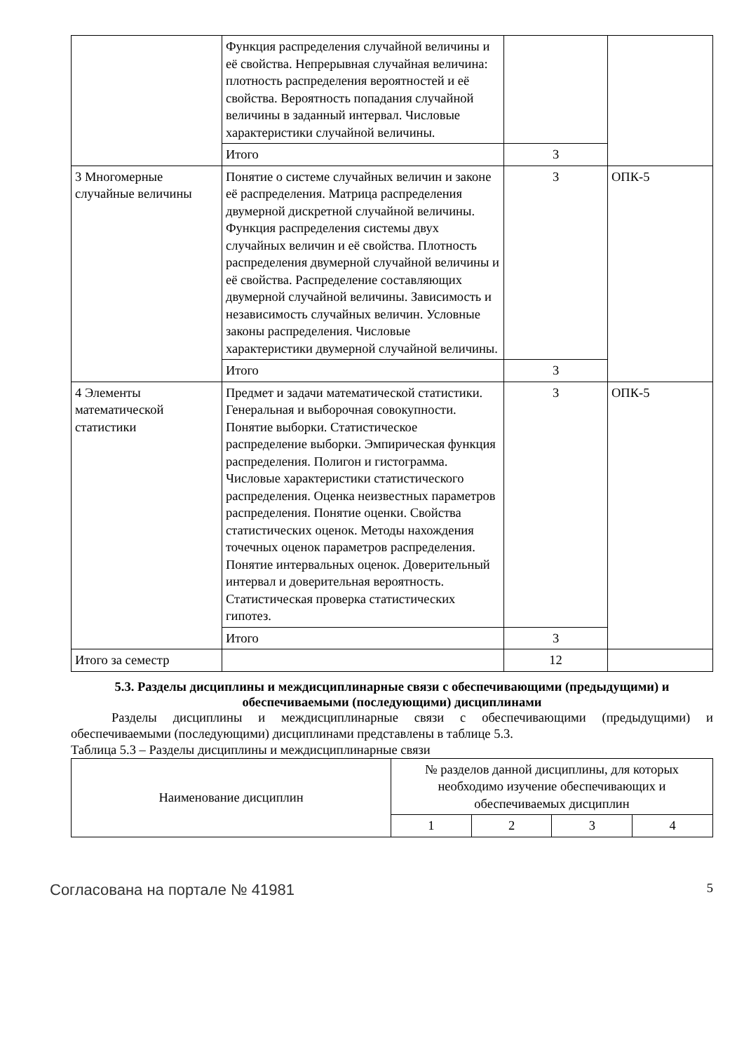| | Функция распределения случайной величины и её свойства. Непрерывная случайная величина: плотность распределения вероятностей и её свойства. Вероятность попадания случайной величины в заданный интервал. Числовые характеристики случайной величины. | | |
| | Итого | 3 | |
| 3 Многомерные случайные величины | Понятие о системе случайных величин и законе её распределения. Матрица распределения двумерной дискретной случайной величины. Функция распределения системы двух случайных величин и её свойства. Плотность распределения двумерной случайной величины и её свойства. Распределение составляющих двумерной случайной величины. Зависимость и независимость случайных величин. Условные законы распределения. Числовые характеристики двумерной случайной величины. | 3 | ОПК-5 |
| | Итого | 3 | |
| 4 Элементы математической статистики | Предмет и задачи математической статистики. Генеральная и выборочная совокупности. Понятие выборки. Статистическое распределение выборки. Эмпирическая функция распределения. Полигон и гистограмма. Числовые характеристики статистического распределения. Оценка неизвестных параметров распределения. Понятие оценки. Свойства статистических оценок. Методы нахождения точечных оценок параметров распределения. Понятие интервальных оценок. Доверительный интервал и доверительная вероятность. Статистическая проверка статистических гипотез. | 3 | ОПК-5 |
| | Итого | 3 | |
| Итого за семестр | | 12 | |
5.3. Разделы дисциплины и междисциплинарные связи с обеспечивающими (предыдущими) и обеспечиваемыми (последующими) дисциплинами
Разделы дисциплины и междисциплинарные связи с обеспечивающими (предыдущими) и обеспечиваемыми (последующими) дисциплинами представлены в таблице 5.3.
Таблица 5.3 – Разделы дисциплины и междисциплинарные связи
| Наименование дисциплин | № разделов данной дисциплины, для которых необходимо изучение обеспечивающих и обеспечиваемых дисциплин | | | |
| --- | --- | --- | --- | --- |
| | 1 | 2 | 3 | 4 |
Согласована на портале № 41981 5